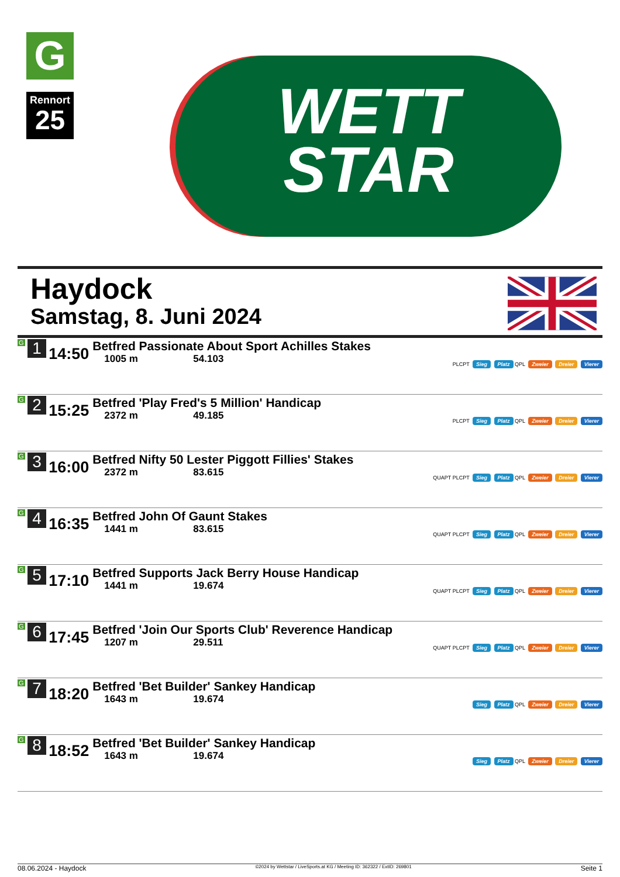G
Rennort
25
WETT
STAR
Haydock
Samstag, 8. Juni 2024
| G 1 | 14:50 | Betfred Passionate About Sport Achilles Stakes 1005 m 54.103 | PLCPT Sieg Platz QPL Zweier Dreier Vierer |
| G 2 | 15:25 | Betfred 'Play Fred's 5 Million' Handicap 2372 m 49.185 | PLCPT Sieg Platz QPL Zweier Dreier Vierer |
| G 3 | 16:00 | Betfred Nifty 50 Lester Piggott Fillies' Stakes 2372 m 83.615 | QUAPT PLCPT Sieg Platz QPL Zweier Dreier Vierer |
| G 4 | 16:35 | Betfred John Of Gaunt Stakes 1441 m 83.615 | QUAPT PLCPT Sieg Platz QPL Zweier Dreier Vierer |
| G 5 | 17:10 | Betfred Supports Jack Berry House Handicap 1441 m 19.674 | QUAPT PLCPT Sieg Platz QPL Zweier Dreier Vierer |
| G 6 | 17:45 | Betfred 'Join Our Sports Club' Reverence Handicap 1207 m 29.511 | QUAPT PLCPT Sieg Platz QPL Zweier Dreier Vierer |
| G 7 | 18:20 | Betfred 'Bet Builder' Sankey Handicap 1643 m 19.674 | Sieg Platz QPL Zweier Dreier Vierer |
| G 8 | 18:52 | Betfred 'Bet Builder' Sankey Handicap 1643 m 19.674 | Sieg Platz QPL Zweier Dreier Vierer |
08.06.2024 - Haydock ©2024 by Wettstar / LiveSports.at KG / Meeting ID: 362322 / ExtID: 269801 Seite 1